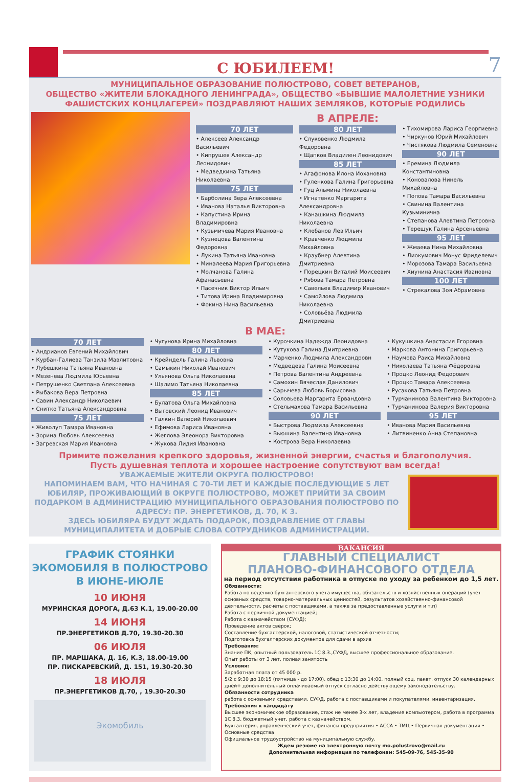С ЮБИЛЕЕМ!
7
МУНИЦИПАЛЬНОЕ ОБРАЗОВАНИЕ ПОЛЮСТРОВО, СОВЕТ ВЕТЕРАНОВ,
ОБЩЕСТВО «ЖИТЕЛИ БЛОКАДНОГО ЛЕНИНГРАДА», ОБЩЕСТВО «БЫВШИЕ МАЛОЛЕТНИЕ УЗНИКИ
ФАШИСТСКИХ КОНЦЛАГЕРЕЙ» ПОЗДРАВЛЯЮТ НАШИХ ЗЕМЛЯКОВ, КОТОРЫЕ РОДИЛИСЬ
В АПРЕЛЕ:
70 ЛЕТ
• Алексеев Александр Васильевич
• Кипрушев Александр Леонидович
• Медведкина Татьяна Николаевна
75 ЛЕТ
• Барболина Вера Алексеевна
• Иванова Наталья Викторовна
• Капустина Ирина Владимировна
• Кузьмичева Мария Ивановна
• Кузнецова Валентина Федоровна
• Лукина Татьяна Ивановна
• Миналеева Мария Григорьевна
• Молчанова Галина Афанасьевна
• Пасечник Виктор Ильич
• Титова Ирина Владимировна
• Фокина Нина Васильевна
80 ЛЕТ
• Слуковенко Людмила Федоровна
• Щапков Владилен Леонидович
85 ЛЕТ
• Агафонова Илона Иохановна
• Гуленкова Галина Григорьевна
• Гуц Альмина Николаевна
• Игнатенко Маргарита Александровна
• Канашкина Людмила Николаевна
• Клебанов Лев Ильич
• Кравченко Людмила Михайловна
• Краубнер Алевтина Дмитриевна
• Порецкин Виталий Моисеевич
• Рябова Тамара Петровна
• Савельев Владимир Иванович
• Самойлова Людмила Николаевна
• Соловьёва Людмила Дмитриевна
• Тихомирова Лариса Георгиевна
• Чиркунов Юрий Михайлович
• Чистякова Людмила Семеновна
90 ЛЕТ
• Еремина Людмила Константиновна
• Коновалова Нинель Михайловна
• Попова Тамара Васильевна
• Свинина Валентина Кузьминична
• Степанова Алевтина Петровна
• Терещук Галина Арсеньевна
95 ЛЕТ
• Жмаева Нина Михайловна
• Лиокумович Монус Фриделевич
• Морозова Тамара Васильевна
• Хиунина Анастасия Ивановна
100 ЛЕТ
• Стрекалова Зоя Абрамовна
В МАЕ:
70 ЛЕТ
• Андрианов Евгений Михайлович
• Курбан-Галиева Танзила Мавлитовна
• Лубешкина Татьяна Ивановна
• Мезенева Людмила Юрьевна
• Петрушенко Светлана Алексеевна
• Рыбакова Вера Петровна
• Савин Александр Николаевич
• Снитко Татьяна Александровна
75 ЛЕТ
• Живолуп Тамара Ивановна
• Зорина Любовь Алексеевна
• Загревская Мария Ивановна
• Чугунова Ирина Михайловна
80 ЛЕТ
• Крейндель Галина Львовна
• Самыкин Николай Иванович
• Ульянова Ольга Николаевна
• Шалимо Татьяна Николаевна
85 ЛЕТ
• Булатова Ольга Михайловна
• Выговский Леонид Иванович
• Галкин Валерий Николаевич
• Ефимова Лариса Ивановна
• Жеглова Элеонора Викторовна
• Жукова Лидия Ивановна
• Курочкина Надежда Леонидовна
• Кутукова Галина Дмитриевна
• Марченко Людмила Александровн
• Медведева Галина Моисеевна
• Петрова Валентина Андреевна
• Самохин Вячеслав Данилович
• Сарычева Любовь Борисовна
• Соловьева Маргарита Ервандовна
• Стельмахова Тамара Васильевна
90 ЛЕТ
• Быстрова Людмила Алексеевна
• Вьюшина Валентина Ивановна
• Кострова Вера Николаевна
• Кукушкина Анастасия Егоровна
• Маркова Антонина Григорьевна
• Наумова Раиса Михайловна
• Николаева Татьяна Фёдоровна
• Процко Леонид Федорович
• Процко Тамара Алексеевна
• Русакова Татьяна Петровна
• Турчанинова Валентина Викторовна
• Турчанинова Валерия Викторовна
95 ЛЕТ
• Иванова Мария Васильевна
• Литвиненко Анна Степановна
Примите пожелания крепкого здоровья, жизненной энергии, счастья и благополучия.
Пусть душевная теплота и хорошее настроение сопутствуют вам всегда!
УВАЖАЕМЫЕ ЖИТЕЛИ ОКРУГА ПОЛЮСТРОВО!
НАПОМИНАЕМ ВАМ, ЧТО НАЧИНАЯ С 70-ТИ ЛЕТ И КАЖДЫЕ ПОСЛЕДУЮЩИЕ 5 ЛЕТ ЮБИЛЯР, ПРОЖИВАЮЩИЙ В ОКРУГЕ ПОЛЮСТРОВО, МОЖЕТ ПРИЙТИ ЗА СВОИМ ПОДАРКОМ В АДМИНИСТРАЦИЮ МУНИЦИПАЛЬНОГО ОБРАЗОВАНИЯ ПОЛЮСТРОВО ПО АДРЕСУ: ПР. ЭНЕРГЕТИКОВ, Д. 70, К 3.
ЗДЕСЬ ЮБИЛЯРА БУДУТ ЖДАТЬ ПОДАРОК, ПОЗДРАВЛЕНИЕ ОТ ГЛАВЫ МУНИЦИПАЛИТЕТА И ДОБРЫЕ СЛОВА СОТРУДНИКОВ АДМИНИСТРАЦИИ.
ГРАФИК СТОЯНКИ
ЭКОМОБИЛЯ В ПОЛЮСТРОВО
В ИЮНЕ-ИЮЛЕ
10 ИЮНЯ
МУРИНСКАЯ ДОРОГА, Д.63 К.1, 19.00-20.00
14 ИЮНЯ
ПР.ЭНЕРГЕТИКОВ Д.70, 19.30-20.30
06 ИЮЛЯ
ПР. МАРШАКА, Д. 16, К.3, 18.00-19.00
ПР. ПИСКАРЕВСКИЙ, Д. 151, 19.30-20.30
18 ИЮЛЯ
ПР.ЭНЕРГЕТИКОВ Д.70, , 19.30-20.30
Экомобиль
ВАКАНСИЯ
ГЛАВНЫЙ СПЕЦИАЛИСТ
ПЛАНОВО-ФИНАНСОВОГО ОТДЕЛА
на период отсутствия работника в отпуске по уходу за ребенком до 1,5 лет.
Обязанности:
Работа по ведению бухгалтерского учета имущества, обязательств и хозяйственных операций (учет основных средств, товарно-материальных ценностей, результатов хозяйственно-финансовой деятельности, расчеты с поставщиками, а также за предоставленные услуги и т.п)
Работа с первичной документацией;
Работа с казначейством (СУФД);
Проведение актов сверок;
Составление бухгалтерской, налоговой, статистической отчетности;
Подготовка бухгалтерских документов для сдачи в архив
Требования:
Знание ПК, опытный пользователь 1С 8.3.,СУФД, высшее профессиональное образование.
Опыт работы от 3 лет, полная занятость
Условия:
Заработная плата от 45 000 р.
5/2 с 9:30 до 18:15 (пятница - до 17:00), обед с 13:30 до 14:00, полный соц. пакет, отпуск 30 календарных дней+ дополнительный оплачиваемый отпуск согласно действующему законодательству.
Обязанности сотрудника
работа с основными средствами, СУФД, работа с поставщиками и покупателями, инвентаризация.
Требования к кандидату
Высшее экономическое образование, стаж не менее 3-х лет, владение компьютером, работа в программа 1С 8.3, бюджетный учет, работа с казначейством.
Бухгалтерия, управленческий учет, финансы предприятия • АССА • ТМЦ • Первичная документация • Основные средства
Официальное трудоустройство на муниципальную службу.
Ждем резюме на электронную почту mo.polustrovo@mail.ru
Дополнительная информация по телефонам: 545-09-76, 545-35-90